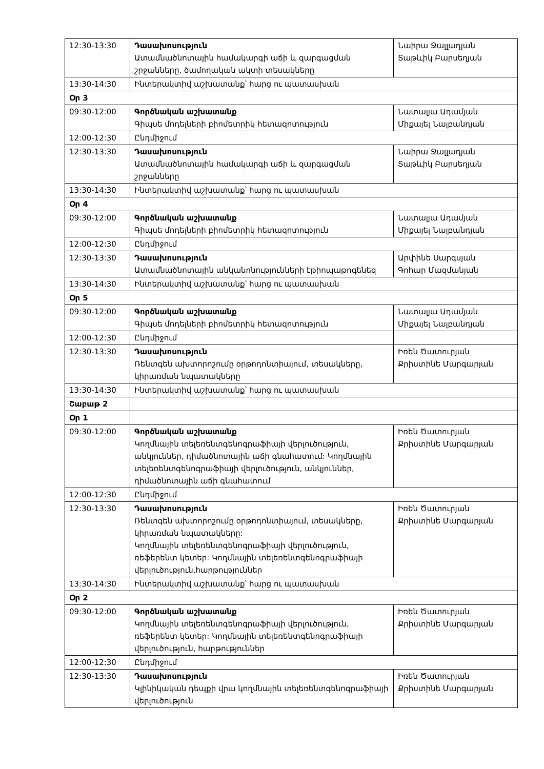| 12:30-13:30 | Դասախոսություն Ատամնածնոտային համակարգի աճի և զարգացման շրջանները, ծամողական ակտի տեսակները | Նաիրա Ջալլադյան Տաթևիկ Բարսեղյան |
| 13:30-14:30 | Ինտերակտիվ աշխատանք՝ հարց ու պատասխան | |
| Օր 3 | | |
| 09:30-12:00 | Գործնական աշխատանք Գիպսե մոդելների բիոմետրիկ հետազոտություն | Նատալյա Ադամյան Միքայել Նալբանդյան |
| 12:00-12:30 | Ընդմիջում | |
| 12:30-13:30 | Դասախոսություն Ատամնածնոտային համակարգի աճի և զարգացման շրջանները | Նաիրա Ջալլադյան Տաթևիկ Բարսեղյան |
| 13:30-14:30 | Ինտերակտիվ աշխատանք՝ հարց ու պատասխան | |
| Օր 4 | | |
| 09:30-12:00 | Գործնական աշխատանք Գիպսե մոդելների բիոմետրիկ հետազոտություն | Նատալյա Ադամյան Միքայել Նալբանդյան |
| 12:00-12:30 | Ընդմիջում | |
| 12:30-13:30 | Դասախոսություն Ատամնածնոտային անկանոնությունների էթիոպաթոգենեզ | Արփինե Սարգսյան Գոհար Մազմանյան |
| 13:30-14:30 | Ինտերակտիվ աշխատանք՝ հարց ու պատասխան | |
| Օր 5 | | |
| 09:30-12:00 | Գործնական աշխատանք Գիպսե մոդելների բիոմետրիկ հետազոտություն | Նատալյա Ադամյան Միքայել Նալբանդյան |
| 12:00-12:30 | Ընդմիջում | |
| 12:30-13:30 | Դասախոսություն Ռենտգեն ախտորոշումը օրթոդոնտիայում, տեսակները, կիրառման նպատակները | Իռեն Ծատուրյան Քրիստինե Մարգարյան |
| 13:30-14:30 | Ինտերակտիվ աշխատանք՝ հարց ու պատասխան | |
| Շաբաթ 2 | | |
| Օր 1 | | |
| 09:30-12:00 | Գործնական աշխատանք Կողմնային տելեռենտգենոգրաֆիայի վերլուծություն, անկյուններ, դիմածնոտային աճի գնահատում: Կողմնային տելեռենտգենոգրաֆիայի վերլուծություն, անկյուններ, դիմածնոտային աճի գնահատում | Իռեն Ծատուրյան Քրիստինե Մարգարյան |
| 12:00-12:30 | Ընդմիջում | |
| 12:30-13:30 | Դասախոսություն Ռենտգեն ախտորոշումը օրթոդոնտիայում, տեսակները, կիրառման նպատակները: Կողմնային տելեռենտգենոգրաֆիայի վերլուծություն, ռեֆերենտ կետեր: Կողմնային տելեռենտգենոգրաֆիայի վերլուծություն,հարթություններ | Իռեն Ծատուրյան Քրիստինե Մարգարյան |
| 13:30-14:30 | Ինտերակտիվ աշխատանք՝ հարց ու պատասխան | |
| Օր 2 | | |
| 09:30-12:00 | Գործնական աշխատանք Կողմնային տելեռենտգենոգրաֆիայի վերլուծություն, ռեֆերենտ կետեր: Կողմնային տելեռենտգենոգրաֆիայի վերլուծություն, հարթություններ | Իռեն Ծատուրյան Քրիստինե Մարգարյան |
| 12:00-12:30 | Ընդմիջում | |
| 12:30-13:30 | Դասախոսություն Կլինիկական դեպքի վրա կողմնային տելեռենտգենոգրաֆիայի վերլուծություն | Իռեն Ծատուրյան Քրիստինե Մարգարյան |